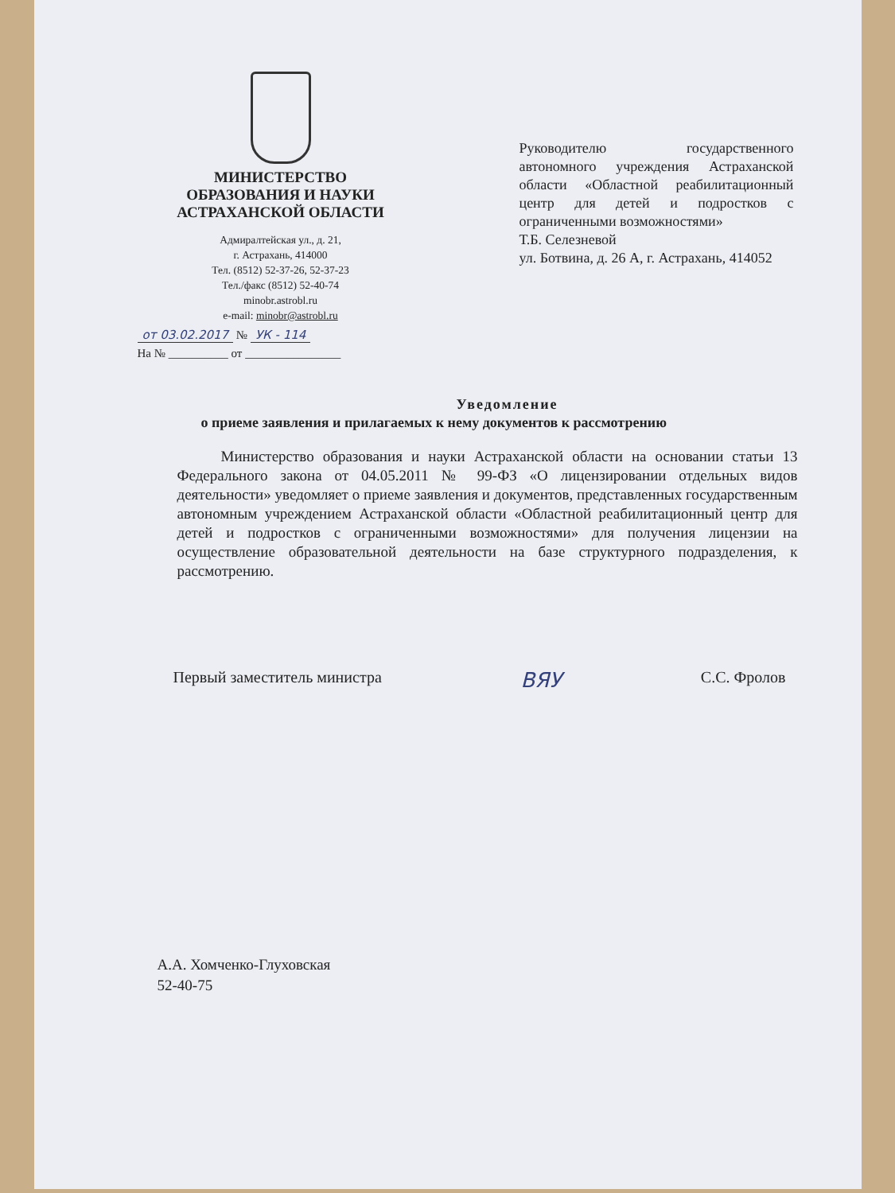МИНИСТЕРСТВО
ОБРАЗОВАНИЯ И НАУКИ
АСТРАХАНСКОЙ ОБЛАСТИ
Адмиралтейская ул., д. 21,
г. Астрахань, 414000
Тел. (8512) 52-37-26, 52-37-23
Тел./факс (8512) 52-40-74
minobr.astrobl.ru
e-mail: minobr@astrobl.ru
от 03.02.2017 № УК - 114
На № __________ от ________________
Руководителю государственного автономного учреждения Астраханской области «Областной реабилитационный центр для детей и подростков с ограниченными возможностями»
Т.Б. Селезневой
ул. Ботвина, д. 26 А, г. Астрахань, 414052
Уведомление
о приеме заявления и прилагаемых к нему документов к рассмотрению
Министерство образования и науки Астраханской области на основании статьи 13 Федерального закона от 04.05.2011 № 99-ФЗ «О лицензировании отдельных видов деятельности» уведомляет о приеме заявления и документов, представленных государственным автономным учреждением Астраханской области «Областной реабилитационный центр для детей и подростков с ограниченными возможностями» для получения лицензии на осуществление образовательной деятельности на базе структурного подразделения, к рассмотрению.
Первый заместитель министра ВЯУ С.С. Фролов
А.А. Хомченко-Глуховская
52-40-75